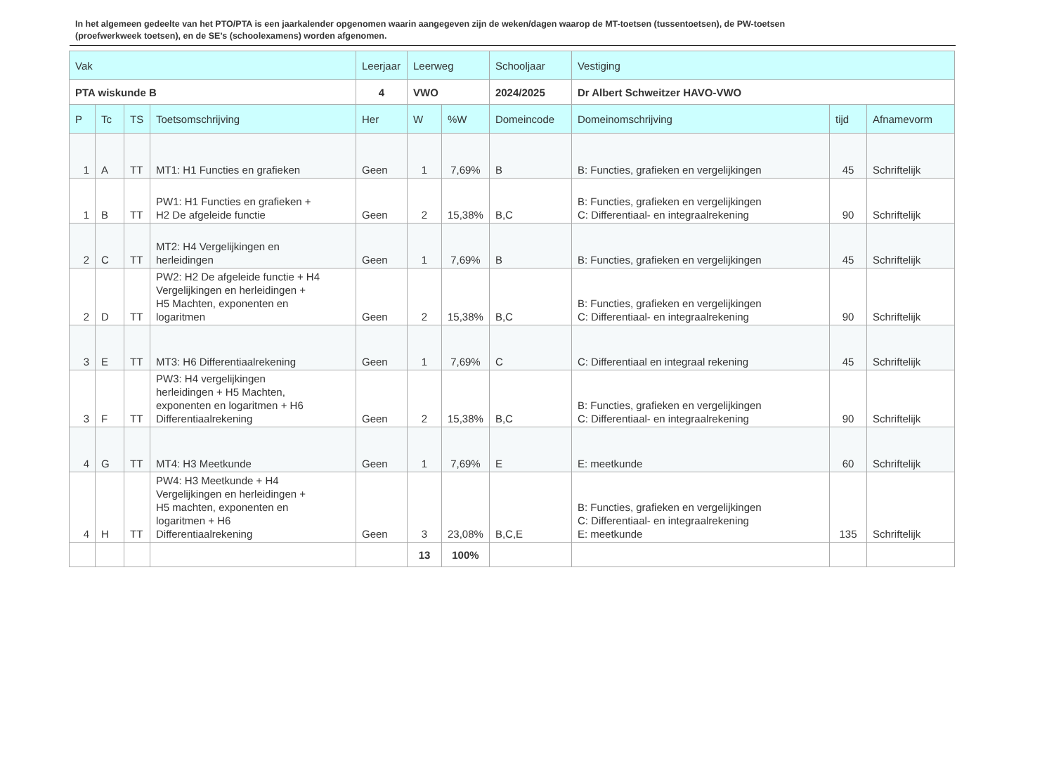In het algemeen gedeelte van het PTO/PTA is een jaarkalender opgenomen waarin aangegeven zijn de weken/dagen waarop de MT-toetsen (tussentoetsen), de PW-toetsen (proefwerkweek toetsen), en de SE’s (schoolexamens) worden afgenomen.
| Vak | | | | Leerjaar | Leerweg | | Schooljaar | Vestiging | | |
| --- | --- | --- | --- | --- | --- | --- | --- | --- | --- | --- |
| PTA wiskunde B | | | | 4 | VWO | | 2024/2025 | Dr Albert Schweitzer HAVO-VWO | | |
| P | Tc | TS | Toetsomschrijving | Her | W | %W | Domeincode | Domeinomschrijving | tijd | Afnamevorm |
| 1 | A | TT | MT1: H1 Functies en grafieken | Geen | 1 | 7,69% | B | B: Functies, grafieken en vergelijkingen | 45 | Schriftelijk |
| 1 | B | TT | PW1: H1 Functies en grafieken + H2 De afgeleide functie | Geen | 2 | 15,38% | B,C | B: Functies, grafieken en vergelijkingen C: Differentiaal- en integraalrekening | 90 | Schriftelijk |
| 2 | C | TT | MT2: H4 Vergelijkingen en herleidingen | Geen | 1 | 7,69% | B | B: Functies, grafieken en vergelijkingen | 45 | Schriftelijk |
| 2 | D | TT | PW2: H2 De afgeleide functie + H4 Vergelijkingen en herleidingen + H5 Machten, exponenten en logaritmen | Geen | 2 | 15,38% | B,C | B: Functies, grafieken en vergelijkingen C: Differentiaal- en integraalrekening | 90 | Schriftelijk |
| 3 | E | TT | MT3: H6 Differentiaalrekening | Geen | 1 | 7,69% | C | C: Differentiaal en integraal rekening | 45 | Schriftelijk |
| 3 | F | TT | PW3: H4 vergelijkingen herleidingen + H5 Machten, exponenten en logaritmen + H6 Differentiaalrekening | Geen | 2 | 15,38% | B,C | B: Functies, grafieken en vergelijkingen C: Differentiaal- en integraalrekening | 90 | Schriftelijk |
| 4 | G | TT | MT4: H3 Meetkunde | Geen | 1 | 7,69% | E | E: meetkunde | 60 | Schriftelijk |
| 4 | H | TT | PW4: H3 Meetkunde + H4 Vergelijkingen en herleidingen + H5 machten, exponenten en logaritmen + H6 Differentiaalrekening | Geen | 3 | 23,08% | B,C,E | B: Functies, grafieken en vergelijkingen C: Differentiaal- en integraalrekening E: meetkunde | 135 | Schriftelijk |
| | | | | | 13 | 100% | | | | |